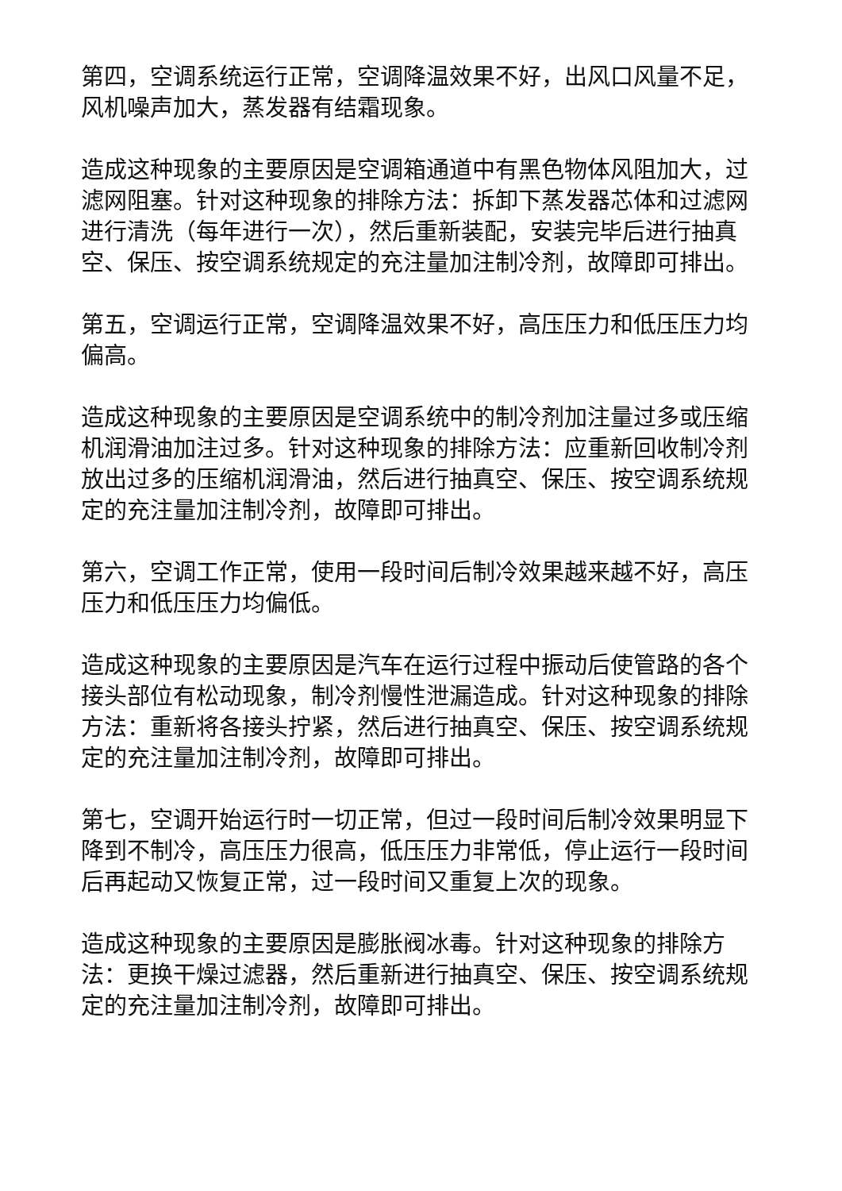第四，空调系统运行正常，空调降温效果不好，出风口风量不足，风机噪声加大，蒸发器有结霜现象。
造成这种现象的主要原因是空调箱通道中有黑色物体风阻加大，过滤网阻塞。针对这种现象的排除方法：拆卸下蒸发器芯体和过滤网进行清洗（每年进行一次），然后重新装配，安装完毕后进行抽真空、保压、按空调系统规定的充注量加注制冷剂，故障即可排出。
第五，空调运行正常，空调降温效果不好，高压压力和低压压力均偏高。
造成这种现象的主要原因是空调系统中的制冷剂加注量过多或压缩机润滑油加注过多。针对这种现象的排除方法：应重新回收制冷剂放出过多的压缩机润滑油，然后进行抽真空、保压、按空调系统规定的充注量加注制冷剂，故障即可排出。
第六，空调工作正常，使用一段时间后制冷效果越来越不好，高压压力和低压压力均偏低。
造成这种现象的主要原因是汽车在运行过程中振动后使管路的各个接头部位有松动现象，制冷剂慢性泄漏造成。针对这种现象的排除方法：重新将各接头拧紧，然后进行抽真空、保压、按空调系统规定的充注量加注制冷剂，故障即可排出。
第七，空调开始运行时一切正常，但过一段时间后制冷效果明显下降到不制冷，高压压力很高，低压压力非常低，停止运行一段时间后再起动又恢复正常，过一段时间又重复上次的现象。
造成这种现象的主要原因是膨胀阀冰毒。针对这种现象的排除方法：更换干燥过滤器，然后重新进行抽真空、保压、按空调系统规定的充注量加注制冷剂，故障即可排出。